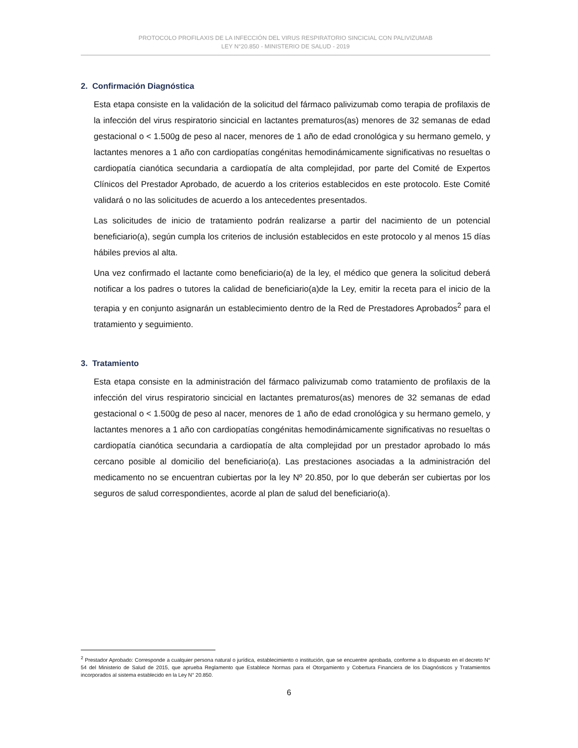PROTOCOLO PROFILAXIS DE LA INFECCIÓN DEL VIRUS RESPIRATORIO SINCICIAL CON PALIVIZUMAB
LEY N°20.850 - MINISTERIO DE SALUD - 2019
2. Confirmación Diagnóstica
Esta etapa consiste en la validación de la solicitud del fármaco palivizumab como terapia de profilaxis de la infección del virus respiratorio sincicial en lactantes prematuros(as) menores de 32 semanas de edad gestacional o < 1.500g de peso al nacer, menores de 1 año de edad cronológica y su hermano gemelo, y lactantes menores a 1 año con cardiopatías congénitas hemodinámicamente significativas no resueltas o cardiopatía cianótica secundaria a cardiopatía de alta complejidad, por parte del Comité de Expertos Clínicos del Prestador Aprobado, de acuerdo a los criterios establecidos en este protocolo. Este Comité validará o no las solicitudes de acuerdo a los antecedentes presentados.
Las solicitudes de inicio de tratamiento podrán realizarse a partir del nacimiento de un potencial beneficiario(a), según cumpla los criterios de inclusión establecidos en este protocolo y al menos 15 días hábiles previos al alta.
Una vez confirmado el lactante como beneficiario(a) de la ley, el médico que genera la solicitud deberá notificar a los padres o tutores la calidad de beneficiario(a)de la Ley, emitir la receta para el inicio de la terapia y en conjunto asignarán un establecimiento dentro de la Red de Prestadores Aprobados<sup>2</sup> para el tratamiento y seguimiento.
3. Tratamiento
Esta etapa consiste en la administración del fármaco palivizumab como tratamiento de profilaxis de la infección del virus respiratorio sincicial en lactantes prematuros(as) menores de 32 semanas de edad gestacional o < 1.500g de peso al nacer, menores de 1 año de edad cronológica y su hermano gemelo, y lactantes menores a 1 año con cardiopatías congénitas hemodinámicamente significativas no resueltas o cardiopatía cianótica secundaria a cardiopatía de alta complejidad por un prestador aprobado lo más cercano posible al domicilio del beneficiario(a). Las prestaciones asociadas a la administración del medicamento no se encuentran cubiertas por la ley Nº 20.850, por lo que deberán ser cubiertas por los seguros de salud correspondientes, acorde al plan de salud del beneficiario(a).
<sup>2</sup> Prestador Aprobado: Corresponde a cualquier persona natural o jurídica, establecimiento o institución, que se encuentre aprobada, conforme a lo dispuesto en el decreto N° 54 del Ministerio de Salud de 2015, que aprueba Reglamento que Establece Normas para el Otorgamiento y Cobertura Financiera de los Diagnósticos y Tratamientos incorporados al sistema establecido en la Ley N° 20.850.
6